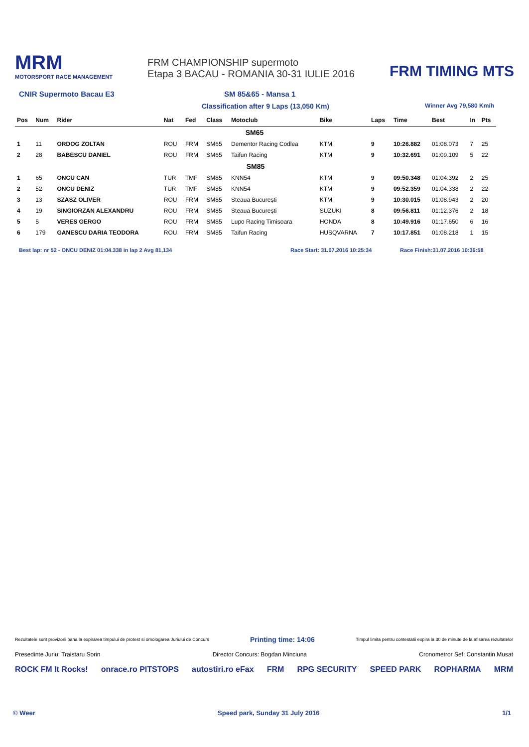MRM
MOTORSPORT RACE MANAGEMENT
FRM CHAMPIONSHIP supermoto
Etapa 3 BACAU - ROMANIA 30-31 IULIE 2016
FRM TIMING MTS
CNIR Supermoto Bacau E3 SM 85&65 - Mansa 1
Classification after 9 Laps (13,050 Km) Winner Avg 79,580 Km/h
| Pos | Num | Rider | Nat | Fed | Class | Motoclub | Bike | Laps | Time | Best | In | Pts |
| --- | --- | --- | --- | --- | --- | --- | --- | --- | --- | --- | --- | --- |
| SM65 | | | | | | | | | | | | |
| 1 | 11 | ORDOG ZOLTAN | ROU | FRM | SM65 | Dementor Racing Codlea | KTM | 9 | 10:26.882 | 01:08.073 | 7 | 25 |
| 2 | 28 | BABESCU DANIEL | ROU | FRM | SM65 | Taifun Racing | KTM | 9 | 10:32.691 | 01:09.109 | 5 | 22 |
| SM85 | | | | | | | | | | | | |
| 1 | 65 | ONCU CAN | TUR | TMF | SM85 | KNN54 | KTM | 9 | 09:50.348 | 01:04.392 | 2 | 25 |
| 2 | 52 | ONCU DENIZ | TUR | TMF | SM85 | KNN54 | KTM | 9 | 09:52.359 | 01:04.338 | 2 | 22 |
| 3 | 13 | SZASZ OLIVER | ROU | FRM | SM85 | Steaua București | KTM | 9 | 10:30.015 | 01:08.943 | 2 | 20 |
| 4 | 19 | SINGIORZAN ALEXANDRU | ROU | FRM | SM85 | Steaua București | SUZUKI | 8 | 09:56.811 | 01:12.376 | 2 | 18 |
| 5 | 5 | VERES GERGO | ROU | FRM | SM85 | Lupo Racing Timisoara | HONDA | 8 | 10:49.916 | 01:17.650 | 6 | 16 |
| 6 | 179 | GANESCU DARIA TEODORA | ROU | FRM | SM85 | Taifun Racing | HUSQVARNA | 7 | 10:17.851 | 01:08.218 | 1 | 15 |
Best lap: nr 52 - ONCU DENIZ 01:04.338 in lap 2 Avg 81,134 Race Start: 31.07.2016 10:25:34 Race Finish:31.07.2016 10:36:58
Rezultatele sunt provizorii pana la expirarea timpului de protest si omologarea Juriului de Concurs Printing time: 14:06 Timpul limita pentru contestatii expira la 30 de minute de la afisarea rezultatelor
Presedinte Juriu: Traistaru Sorin Director Concurs: Bogdan Minciuna Cronometror Sef: Constantin Musat
ROCK FM It Rocks! onrace.ro PITSTOPS autostiri.ro eFax FRM RPG SECURITY SPEED PARK ROPHARMA MRM
© Weer Speed park, Sunday 31 July 2016 1/1